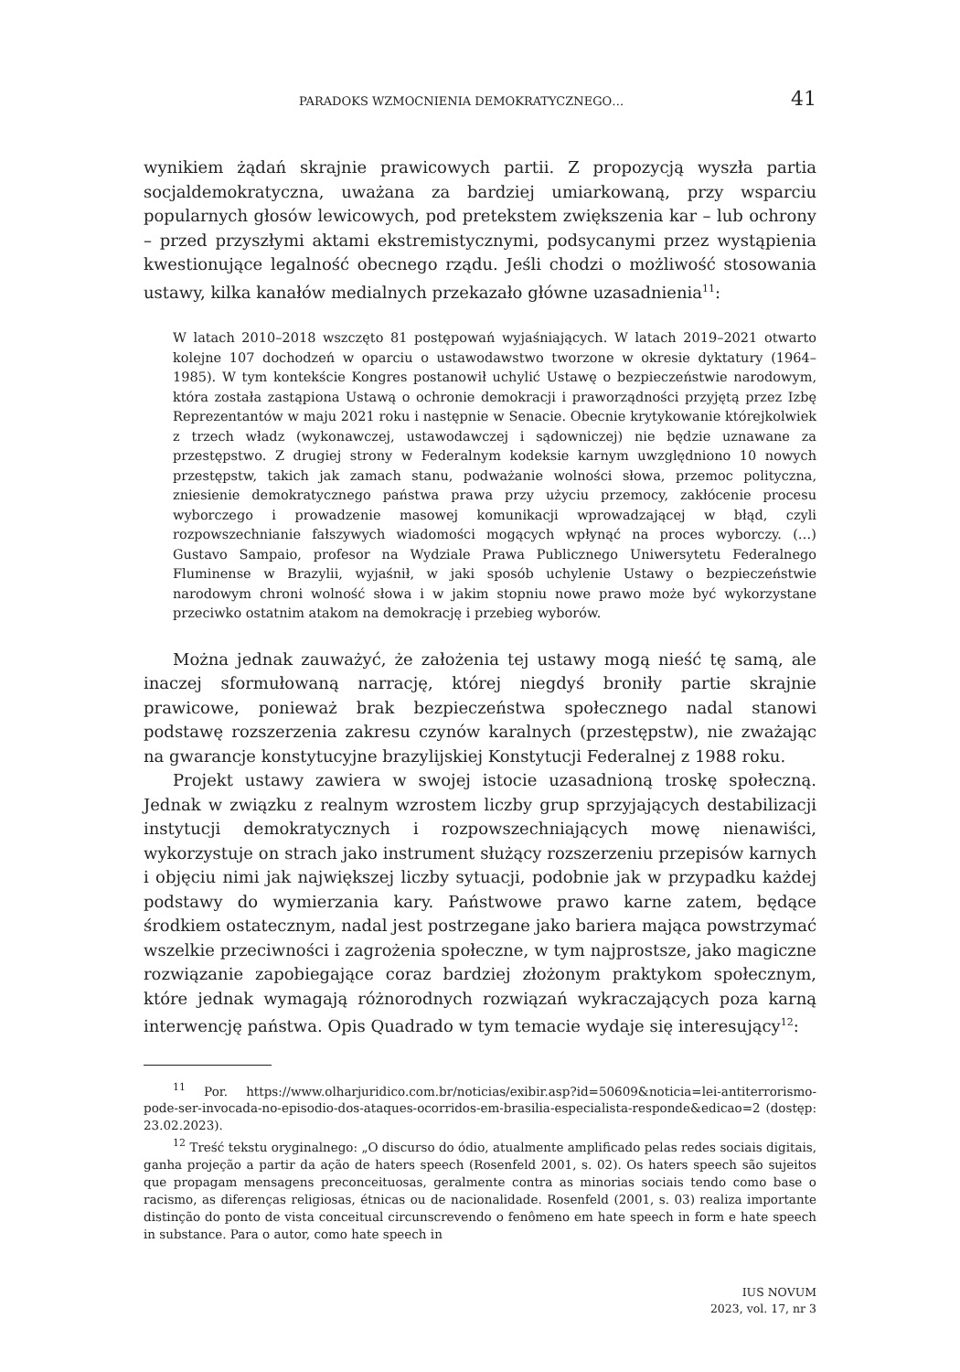PARADOKS WZMOCNIENIA DEMOKRATYCZNEGO… 41
wynikiem żądań skrajnie prawicowych partii. Z propozycją wyszła partia socjaldemokratyczna, uważana za bardziej umiarkowaną, przy wsparciu popularnych głosów lewicowych, pod pretekstem zwiększenia kar – lub ochrony – przed przyszłymi aktami ekstremistycznymi, podsycanymi przez wystąpienia kwestionujące legalność obecnego rządu. Jeśli chodzi o możliwość stosowania ustawy, kilka kanałów medialnych przekazało główne uzasadnienia<sup>11</sup>:
W latach 2010–2018 wszczęto 81 postępowań wyjaśniających. W latach 2019–2021 otwarto kolejne 107 dochodzeń w oparciu o ustawodawstwo tworzone w okresie dyktatury (1964–1985). W tym kontekście Kongres postanowił uchylić Ustawę o bezpieczeństwie narodowym, która została zastąpiona Ustawą o ochronie demokracji i praworządności przyjętą przez Izbę Reprezentantów w maju 2021 roku i następnie w Senacie. Obecnie krytykowanie którejkolwiek z trzech władz (wykonawczej, ustawodawczej i sądowniczej) nie będzie uznawane za przestępstwo. Z drugiej strony w Federalnym kodeksie karnym uwzględniono 10 nowych przestępstw, takich jak zamach stanu, podważanie wolności słowa, przemoc polityczna, zniesienie demokratycznego państwa prawa przy użyciu przemocy, zakłócenie procesu wyborczego i prowadzenie masowej komunikacji wprowadzającej w błąd, czyli rozpowszechnianie fałszywych wiadomości mogących wpłynąć na proces wyborczy. (…) Gustavo Sampaio, profesor na Wydziale Prawa Publicznego Uniwersytetu Federalnego Fluminense w Brazylii, wyjaśnił, w jaki sposób uchylenie Ustawy o bezpieczeństwie narodowym chroni wolność słowa i w jakim stopniu nowe prawo może być wykorzystane przeciwko ostatnim atakom na demokrację i przebieg wyborów.
Można jednak zauważyć, że założenia tej ustawy mogą nieść tę samą, ale inaczej sformułowaną narrację, której niegdyś broniły partie skrajnie prawicowe, ponieważ brak bezpieczeństwa społecznego nadal stanowi podstawę rozszerzenia zakresu czynów karalnych (przestępstw), nie zważając na gwarancje konstytucyjne brazylijskiej Konstytucji Federalnej z 1988 roku.
Projekt ustawy zawiera w swojej istocie uzasadnioną troskę społeczną. Jednak w związku z realnym wzrostem liczby grup sprzyjających destabilizacji instytucji demokratycznych i rozpowszechniających mowę nienawiści, wykorzystuje on strach jako instrument służący rozszerzeniu przepisów karnych i objęciu nimi jak największej liczby sytuacji, podobnie jak w przypadku każdej podstawy do wymierzania kary. Państwowe prawo karne zatem, będące środkiem ostatecznym, nadal jest postrzegane jako bariera mająca powstrzymać wszelkie przeciwności i zagrożenia społeczne, w tym najprostsze, jako magiczne rozwiązanie zapobiegające coraz bardziej złożonym praktykom społecznym, które jednak wymagają różnorodnych rozwiązań wykraczających poza karną interwencję państwa. Opis Quadrado w tym temacie wydaje się interesujący<sup>12</sup>:
<sup>11</sup> Por. https://www.olharjuridico.com.br/noticias/exibir.asp?id=50609&noticia=lei-antiterrorismo-pode-ser-invocada-no-episodio-dos-ataques-ocorridos-em-brasilia-especialista-responde&edicao=2 (dostęp: 23.02.2023).
<sup>12</sup> Treść tekstu oryginalnego: „O discurso do ódio, atualmente amplificado pelas redes sociais digitais, ganha projeção a partir da ação de haters speech (Rosenfeld 2001, s. 02). Os haters speech são sujeitos que propagam mensagens preconceituosas, geralmente contra as minorias sociais tendo como base o racismo, as diferenças religiosas, étnicas ou de nacionalidade. Rosenfeld (2001, s. 03) realiza importante distinção do ponto de vista conceitual circunscrevendo o fenômeno em hate speech in form e hate speech in substance. Para o autor, como hate speech in
IUS NOVUM
2023, vol. 17, nr 3